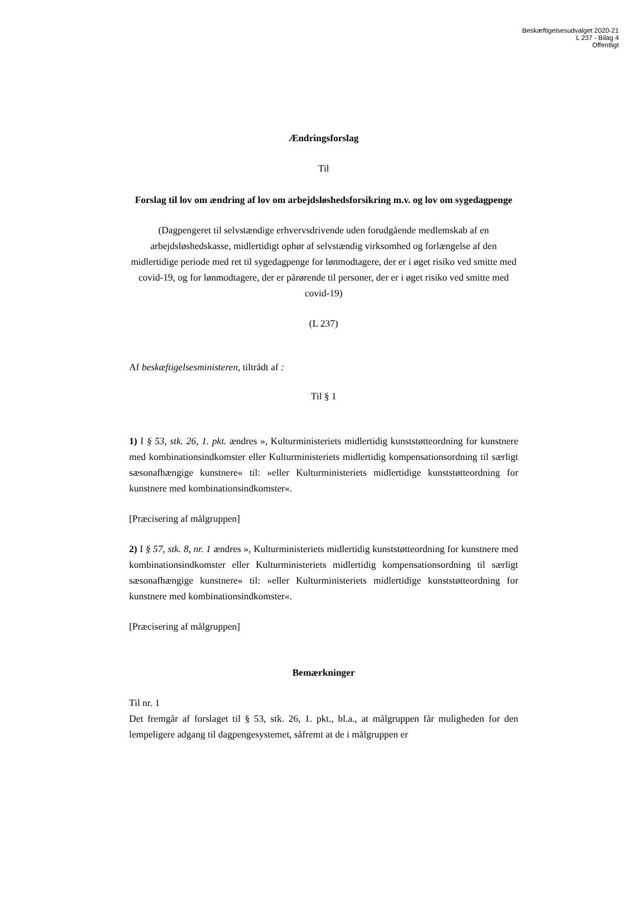Beskæftigelsesudvalget 2020-21
L 237 - Bilag 4
Offentligt
Ændringsforslag
Til
Forslag til lov om ændring af lov om arbejdsløshedsforsikring m.v. og lov om sygedagpenge
(Dagpengeret til selvstændige erhvervsdrivende uden forudgående medlemskab af en arbejdsløshedskasse, midlertidigt ophør af selvstændig virksomhed og forlængelse af den midlertidige periode med ret til sygedagpenge for lønmodtagere, der er i øget risiko ved smitte med covid-19, og for lønmodtagere, der er pårørende til personer, der er i øget risiko ved smitte med covid-19)
(L 237)
Af beskæftigelsesministeren, tiltrådt af :
Til § 1
1) I § 53, stk. 26, 1. pkt. ændres », Kulturministeriets midlertidig kunststøtteordning for kunstnere med kombinationsindkomster eller Kulturministeriets midlertidig kompensationsordning til særligt sæsonafhængige kunstnere« til: »eller Kulturministeriets midlertidige kunststøtteordning for kunstnere med kombinationsindkomster«.
[Præcisering af målgruppen]
2) I § 57, stk. 8, nr. 1 ændres », Kulturministeriets midlertidig kunststøtteordning for kunstnere med kombinationsindkomster eller Kulturministeriets midlertidig kompensationsordning til særligt sæsonafhængige kunstnere« til: »eller Kulturministeriets midlertidige kunststøtteordning for kunstnere med kombinationsindkomster«.
[Præcisering af målgruppen]
Bemærkninger
Til nr. 1
Det fremgår af forslaget til § 53, stk. 26, 1. pkt., bl.a., at målgruppen får muligheden for den lempeligere adgang til dagpengesystemet, såfremt at de i målgruppen er